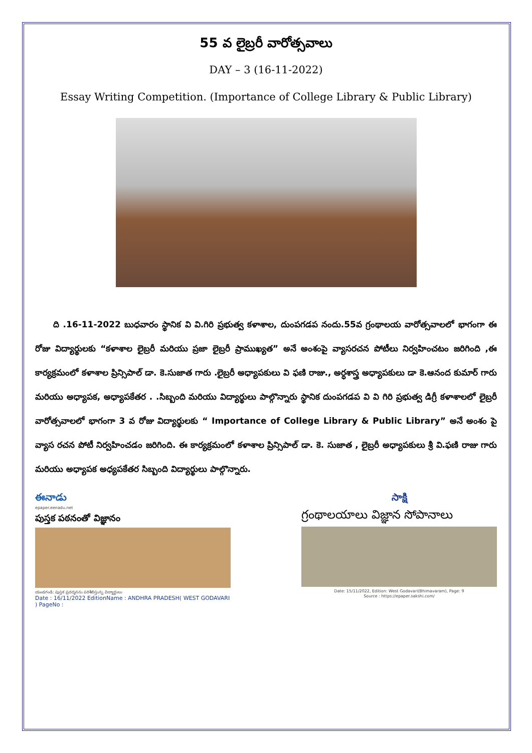55 వ లైబ్రరీ వారోత్సవాలు
DAY – 3 (16-11-2022)
Essay Writing Competition. (Importance of College Library & Public Library)
ది .16-11-2022 బుధవారం స్థానిక వి వి.గిరి ప్రభుత్వ కళాశాల, దుంపగడప నందు.55వ గ్రంథాలయ వారోత్సవాలలో భాగంగా ఈ రోజు విద్యార్థులకు “కళాశాల లైబ్రరీ మరియు ప్రజా లైబ్రరీ ప్రాముఖ్యత” అనే అంశంపై వ్యాసరచన పోటీలు నిర్వహించటం జరిగింది ,ఈ కార్యక్రమంలో కళాశాల ప్రిన్సిపాల్ డా. కె.సుజాత గారు .లైబ్రరీ అధ్యాపకులు వి ఫణి రాజు., అర్ధశాస్త్ర అధ్యాపకులు డా కె.ఆనంద కుమార్ గారు మరియు అధ్యాపక, అధ్యాపకేతర . .సిబ్బంది మరియు విద్యార్థులు పాల్గొన్నారు స్థానిక దుంపగడప వి వి గిరి ప్రభుత్వ డిగ్రీ కళాశాలలో లైబ్రరీ వారోత్సవాలలో భాగంగా 3 వ రోజు విద్యార్థులకు “ Importance of College Library & Public Library” అనే అంశం పై వ్యాస రచన పోటీ నిర్వహించడం జరిగింది. ఈ కార్యక్రమంలో కళాశాల ప్రిన్సిపాల్ డా. కె. సుజాత , లైబ్రరీ అధ్యాపకులు శ్రీ వి.ఫణి రాజు గారు మరియు అధ్యాపక అధ్యపకేతర సిబ్బంది విద్యార్థులు పాల్గొన్నారు.
ఈనాడు
epaper.eenadu.net
పుస్తక పఠనంతో విజ్ఞానం
యండగండి: పుస్తక ప్రదర్శనను పరిశీలిస్తున్న విద్యార్థులు
Date : 16/11/2022 EditionName : ANDHRA PRADESH( WEST GODAVARI ) PageNo :
సాక్షి
గ్రంథాలయాలు విజ్ఞాన సోపానాలు
Date: 15/11/2022, Edition: West Godavari(Bhimavaram), Page: 9
Source : https://epaper.sakshi.com/